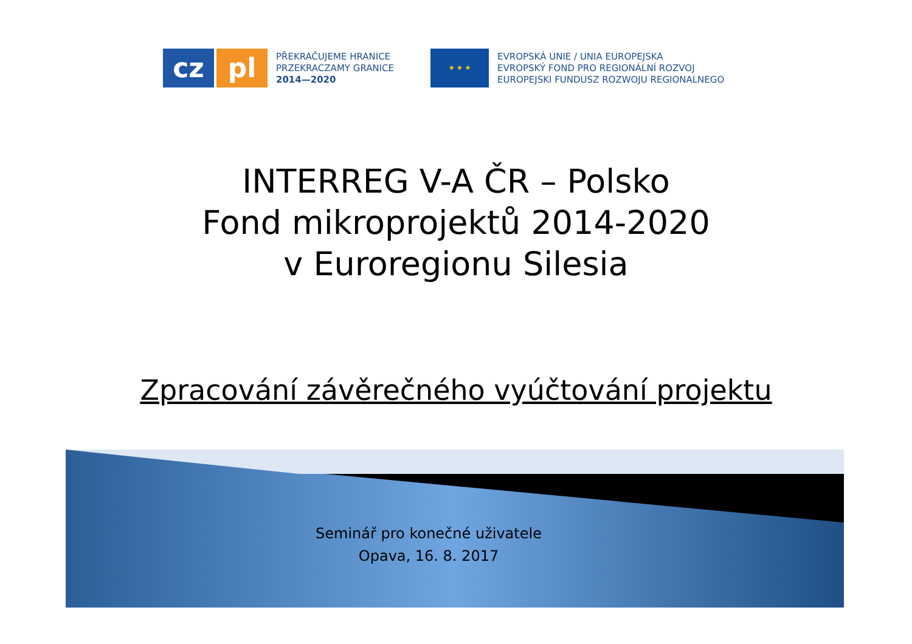cz pl
PŘEKRAČUJEME HRANICE
PRZEKRACZAMY GRANICE
2014—2020
★ ★ ★
EVROPSKÁ UNIE / UNIA EUROPEJSKA
EVROPSKÝ FOND PRO REGIONÁLNÍ ROZVOJ
EUROPEJSKI FUNDUSZ ROZWOJU REGIONALNEGO
INTERREG V-A ČR – Polsko
Fond mikroprojektů 2014-2020
v Euroregionu Silesia
Zpracování závěrečného vyúčtování projektu
Seminář pro konečné uživatele
Opava, 16. 8. 2017